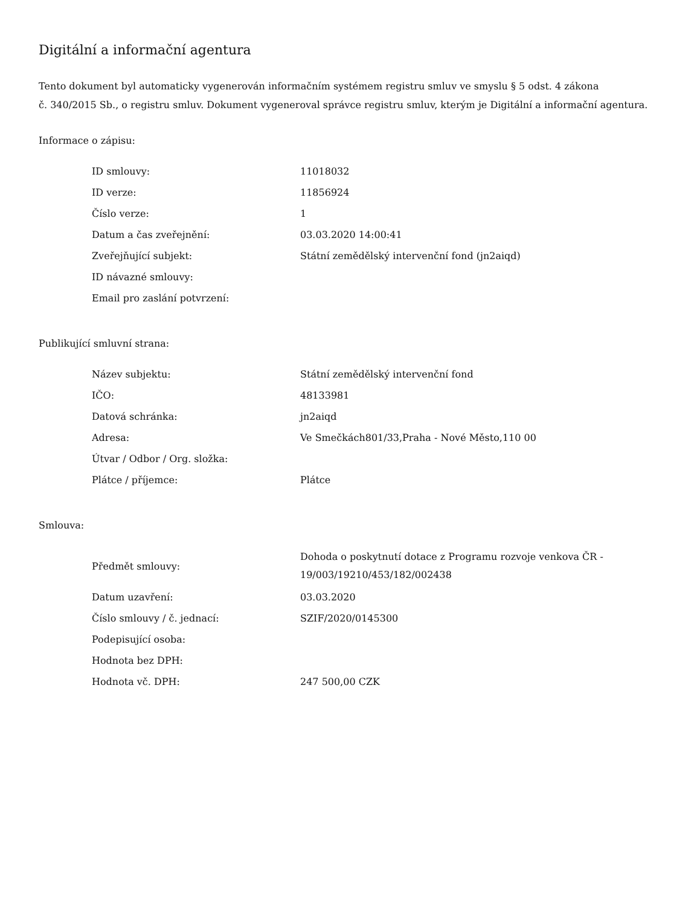Digitální a informační agentura
Tento dokument byl automaticky vygenerován informačním systémem registru smluv ve smyslu § 5 odst. 4 zákona
č. 340/2015 Sb., o registru smluv. Dokument vygeneroval správce registru smluv, kterým je Digitální a informační agentura.
Informace o zápisu:
| ID smlouvy: | 11018032 |
| ID verze: | 11856924 |
| Číslo verze: | 1 |
| Datum a čas zveřejnění: | 03.03.2020 14:00:41 |
| Zveřejňující subjekt: | Státní zemědělský intervenční fond (jn2aiqd) |
| ID návazné smlouvy: | |
| Email pro zaslání potvrzení: | |
Publikující smluvní strana:
| Název subjektu: | Státní zemědělský intervenční fond |
| IČO: | 48133981 |
| Datová schránka: | jn2aiqd |
| Adresa: | Ve Smečkách801/33,Praha - Nové Město,110 00 |
| Útvar / Odbor / Org. složka: | |
| Plátce / příjemce: | Plátce |
Smlouva:
| Předmět smlouvy: | Dohoda o poskytnutí dotace z Programu rozvoje venkova ČR - 19/003/19210/453/182/002438 |
| Datum uzavření: | 03.03.2020 |
| Číslo smlouvy / č. jednací: | SZIF/2020/0145300 |
| Podepisující osoba: | |
| Hodnota bez DPH: | |
| Hodnota vč. DPH: | 247 500,00 CZK |